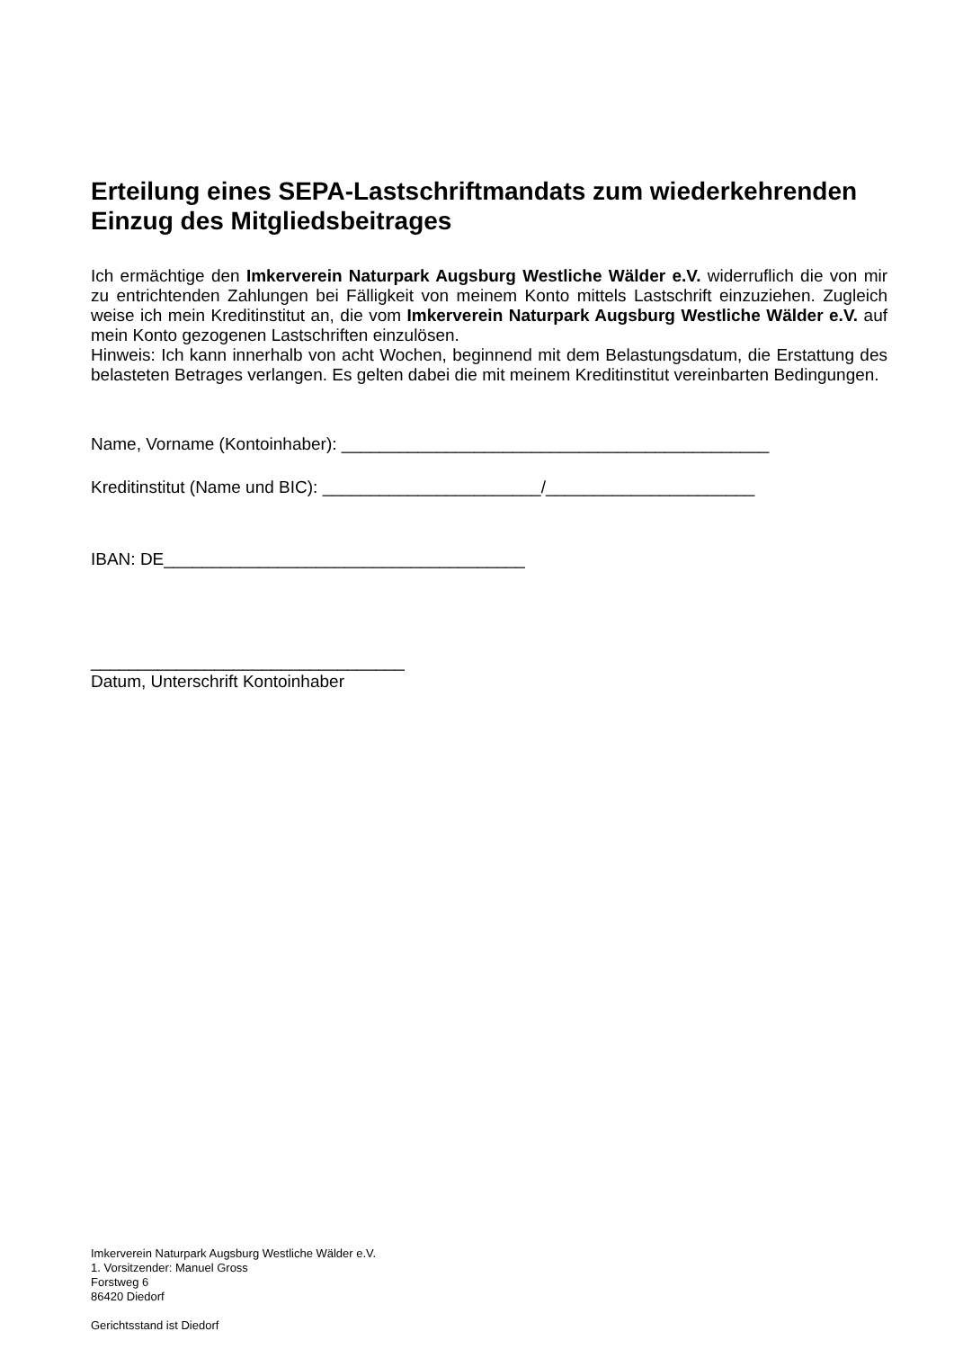Erteilung eines SEPA-Lastschriftmandats zum wiederkehrenden Einzug des Mitgliedsbeitrages
Ich ermächtige den Imkerverein Naturpark Augsburg Westliche Wälder e.V. widerruflich die von mir zu entrichtenden Zahlungen bei Fälligkeit von meinem Konto mittels Lastschrift einzuziehen. Zugleich weise ich mein Kreditinstitut an, die vom Imkerverein Naturpark Augsburg Westliche Wälder e.V. auf mein Konto gezogenen Lastschriften einzulösen.
Hinweis: Ich kann innerhalb von acht Wochen, beginnend mit dem Belastungsdatum, die Erstattung des belasteten Betrages verlangen. Es gelten dabei die mit meinem Kreditinstitut vereinbarten Bedingungen.
Name, Vorname (Kontoinhaber): _____________________________________________
Kreditinstitut (Name und BIC): _______________________/______________________
IBAN: DE______________________________________
_________________________________
Datum, Unterschrift Kontoinhaber
Imkerverein Naturpark Augsburg Westliche Wälder e.V.
1. Vorsitzender: Manuel Gross
Forstweg 6
86420 Diedorf
Gerichtsstand ist Diedorf